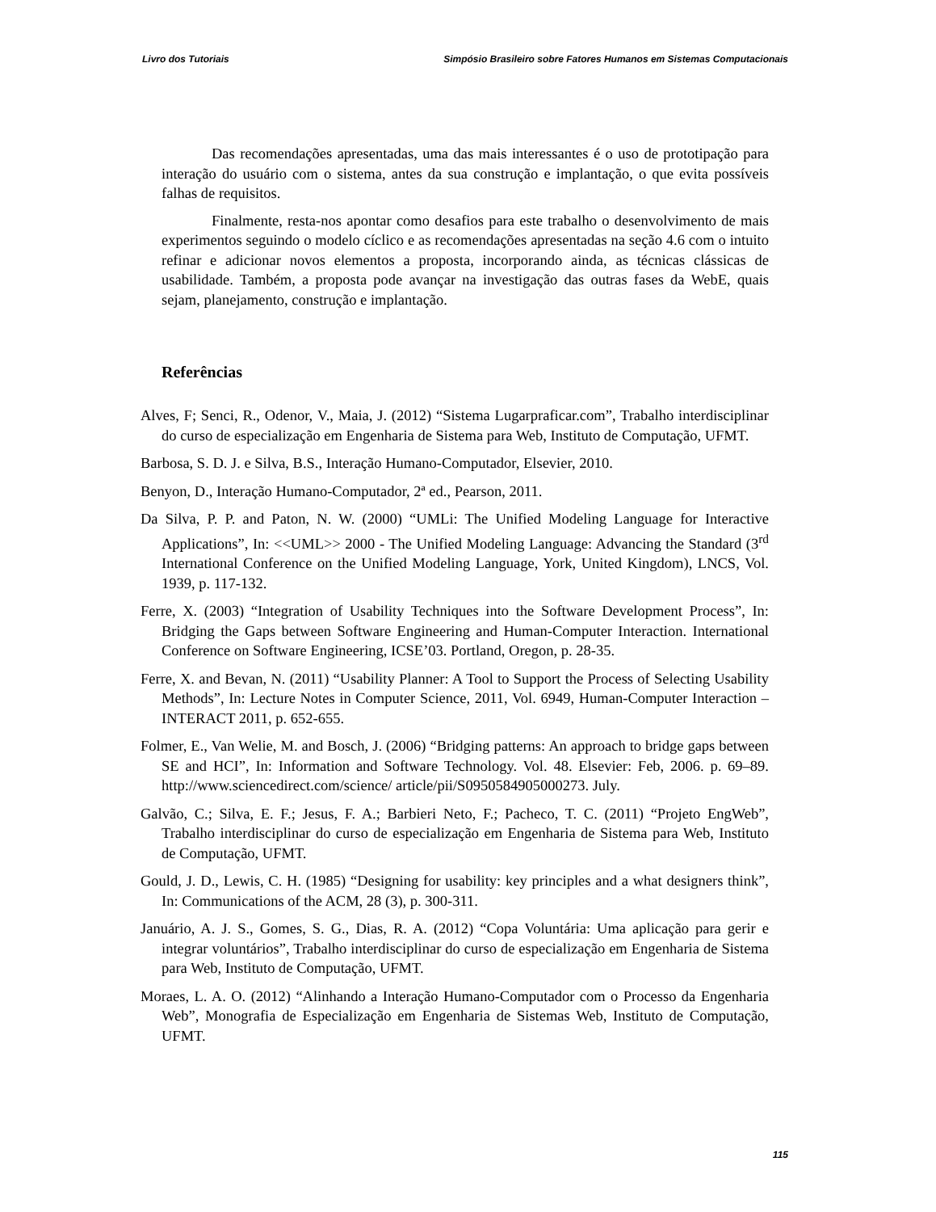Livro dos Tutoriais Simpósio Brasileiro sobre Fatores Humanos em Sistemas Computacionais
Das recomendações apresentadas, uma das mais interessantes é o uso de prototipação para interação do usuário com o sistema, antes da sua construção e implantação, o que evita possíveis falhas de requisitos.
Finalmente, resta-nos apontar como desafios para este trabalho o desenvolvimento de mais experimentos seguindo o modelo cíclico e as recomendações apresentadas na seção 4.6 com o intuito refinar e adicionar novos elementos a proposta, incorporando ainda, as técnicas clássicas de usabilidade. Também, a proposta pode avançar na investigação das outras fases da WebE, quais sejam, planejamento, construção e implantação.
Referências
Alves, F; Senci, R., Odenor, V., Maia, J. (2012) “Sistema Lugarpraficar.com”, Trabalho interdisciplinar do curso de especialização em Engenharia de Sistema para Web, Instituto de Computação, UFMT.
Barbosa, S. D. J. e Silva, B.S., Interação Humano-Computador, Elsevier, 2010.
Benyon, D., Interação Humano-Computador, 2ª ed., Pearson, 2011.
Da Silva, P. P. and Paton, N. W. (2000) “UMLi: The Unified Modeling Language for Interactive Applications”, In: <<UML>> 2000 - The Unified Modeling Language: Advancing the Standard (3<sup>rd</sup> International Conference on the Unified Modeling Language, York, United Kingdom), LNCS, Vol. 1939, p. 117-132.
Ferre, X. (2003) “Integration of Usability Techniques into the Software Development Process”, In: Bridging the Gaps between Software Engineering and Human-Computer Interaction. International Conference on Software Engineering, ICSE’03. Portland, Oregon, p. 28-35.
Ferre, X. and Bevan, N. (2011) “Usability Planner: A Tool to Support the Process of Selecting Usability Methods”, In: Lecture Notes in Computer Science, 2011, Vol. 6949, Human-Computer Interaction – INTERACT 2011, p. 652-655.
Folmer, E., Van Welie, M. and Bosch, J. (2006) “Bridging patterns: An approach to bridge gaps between SE and HCI”, In: Information and Software Technology. Vol. 48. Elsevier: Feb, 2006. p. 69–89. http://www.sciencedirect.com/science/ article/pii/S0950584905000273. July.
Galvão, C.; Silva, E. F.; Jesus, F. A.; Barbieri Neto, F.; Pacheco, T. C. (2011) “Projeto EngWeb”, Trabalho interdisciplinar do curso de especialização em Engenharia de Sistema para Web, Instituto de Computação, UFMT.
Gould, J. D., Lewis, C. H. (1985) “Designing for usability: key principles and a what designers think”, In: Communications of the ACM, 28 (3), p. 300-311.
Januário, A. J. S., Gomes, S. G., Dias, R. A. (2012) “Copa Voluntária: Uma aplicação para gerir e integrar voluntários”, Trabalho interdisciplinar do curso de especialização em Engenharia de Sistema para Web, Instituto de Computação, UFMT.
Moraes, L. A. O. (2012) “Alinhando a Interação Humano-Computador com o Processo da Engenharia Web”, Monografia de Especialização em Engenharia de Sistemas Web, Instituto de Computação, UFMT.
115